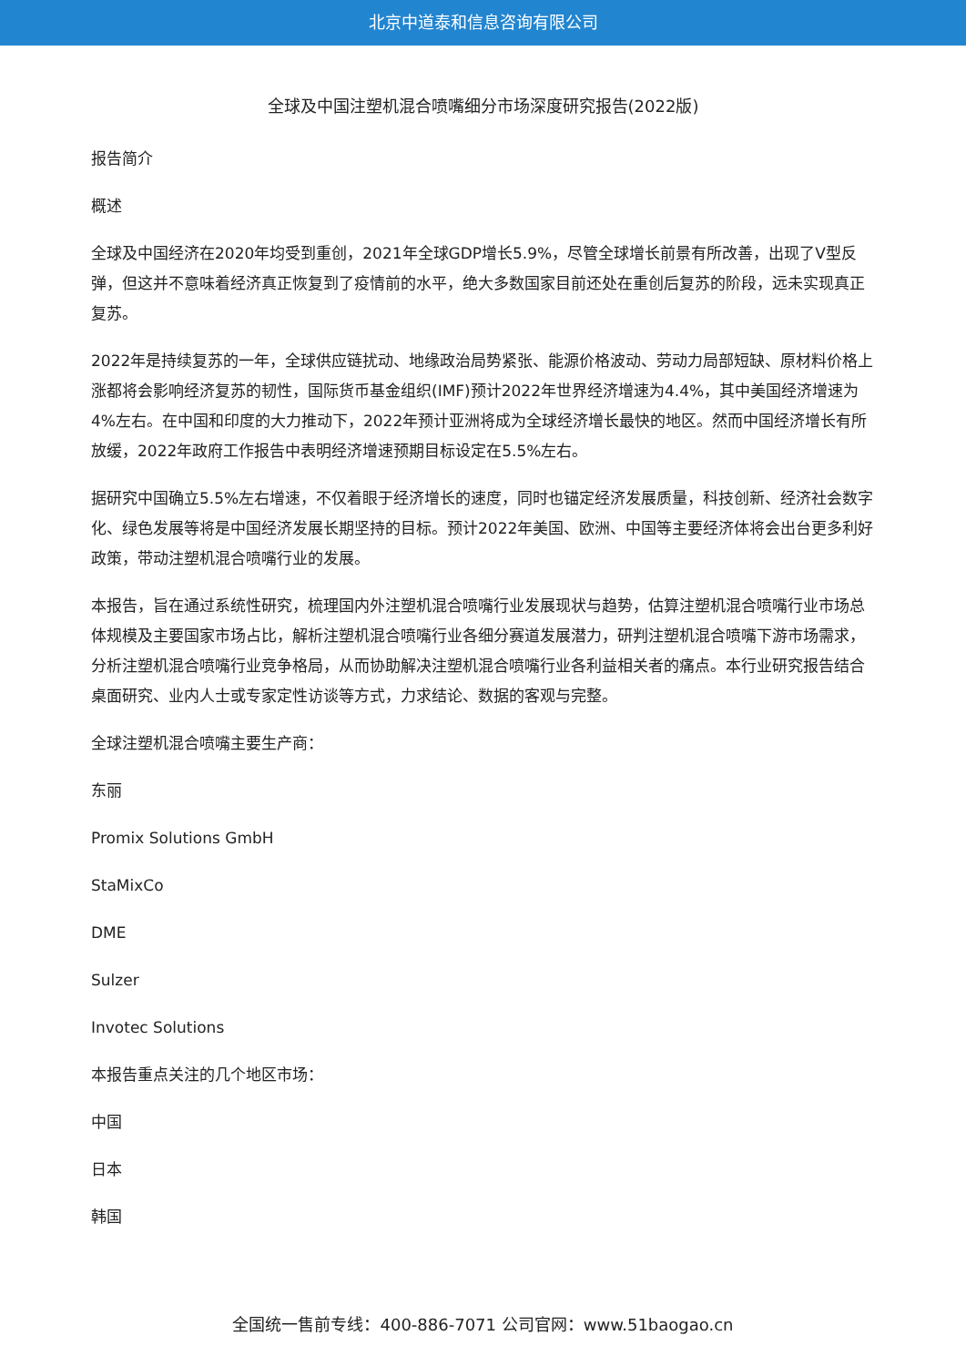北京中道泰和信息咨询有限公司
全球及中国注塑机混合喷嘴细分市场深度研究报告(2022版)
报告简介
概述
全球及中国经济在2020年均受到重创，2021年全球GDP增长5.9%，尽管全球增长前景有所改善，出现了V型反弹，但这并不意味着经济真正恢复到了疫情前的水平，绝大多数国家目前还处在重创后复苏的阶段，远未实现真正复苏。
2022年是持续复苏的一年，全球供应链扰动、地缘政治局势紧张、能源价格波动、劳动力局部短缺、原材料价格上涨都将会影响经济复苏的韧性，国际货币基金组织(IMF)预计2022年世界经济增速为4.4%，其中美国经济增速为4%左右。在中国和印度的大力推动下，2022年预计亚洲将成为全球经济增长最快的地区。然而中国经济增长有所放缓，2022年政府工作报告中表明经济增速预期目标设定在5.5%左右。
据研究中国确立5.5%左右增速，不仅着眼于经济增长的速度，同时也锚定经济发展质量，科技创新、经济社会数字化、绿色发展等将是中国经济发展长期坚持的目标。预计2022年美国、欧洲、中国等主要经济体将会出台更多利好政策，带动注塑机混合喷嘴行业的发展。
本报告，旨在通过系统性研究，梳理国内外注塑机混合喷嘴行业发展现状与趋势，估算注塑机混合喷嘴行业市场总体规模及主要国家市场占比，解析注塑机混合喷嘴行业各细分赛道发展潜力，研判注塑机混合喷嘴下游市场需求，分析注塑机混合喷嘴行业竞争格局，从而协助解决注塑机混合喷嘴行业各利益相关者的痛点。本行业研究报告结合桌面研究、业内人士或专家定性访谈等方式，力求结论、数据的客观与完整。
全球注塑机混合喷嘴主要生产商：
东丽
Promix Solutions GmbH
StaMixCo
DME
Sulzer
Invotec Solutions
本报告重点关注的几个地区市场：
中国
日本
韩国
全国统一售前专线：400-886-7071 公司官网：www.51baogao.cn